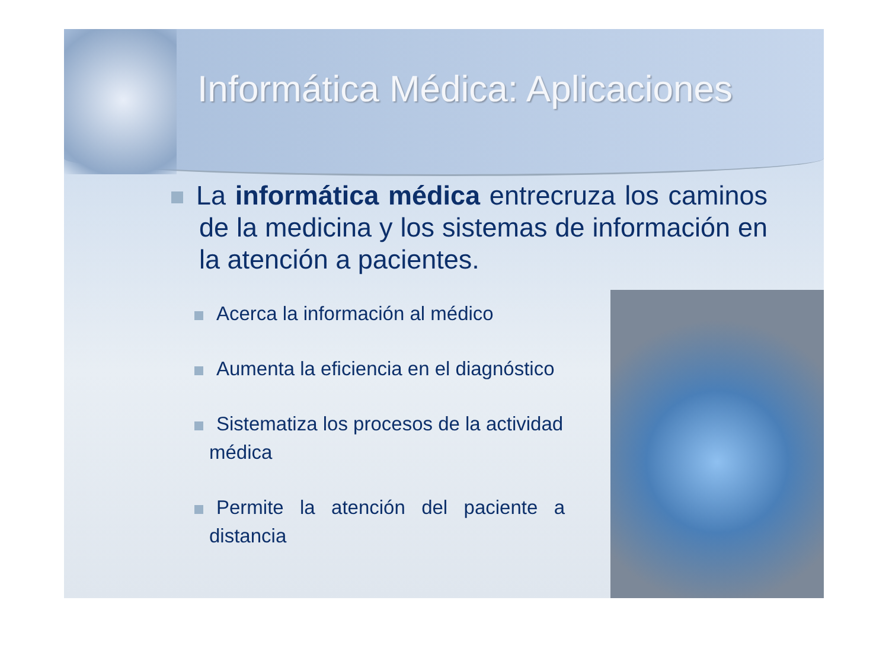Informática Médica: Aplicaciones
La informática médica entrecruza los caminos de la medicina y los sistemas de información en la atención a pacientes.
Acerca la información al médico
Aumenta la eficiencia en el diagnóstico
Sistematiza los procesos de la actividad médica
Permite la atención del paciente a distancia